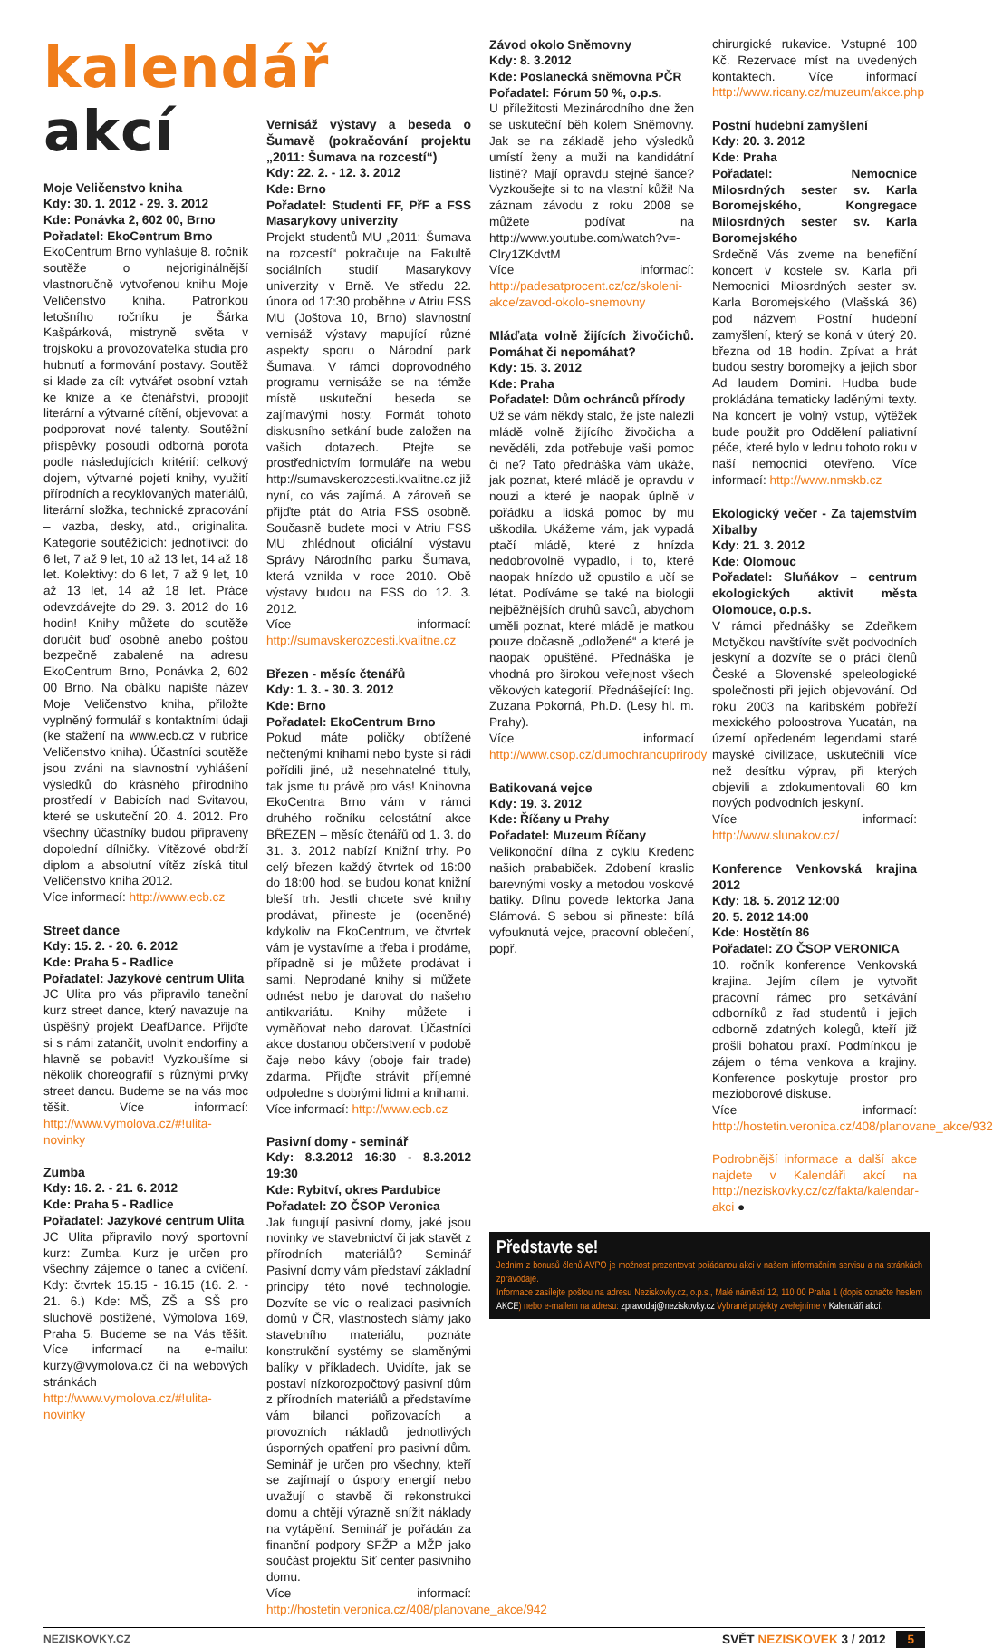kalendář akcí
Moje Veličenstvo kniha
Kdy: 30. 1. 2012 - 29. 3. 2012
Kde: Ponávka 2, 602 00, Brno
Pořadatel: EkoCentrum Brno
EkoCentrum Brno vyhlašuje 8. ročník soutěže o nejoriginálnější vlastnoručně vytvořenou knihu Moje Veličenstvo kniha. Patronkou letošního ročníku je Šárka Kašpárková, mistryně světa v trojskoku a provozovatelka studia pro hubnutí a formování postavy. Soutěž si klade za cíl: vytvářet osobní vztah ke knize a ke čtenářství, propojit literární a výtvarné cítění, objevovat a podporovat nové talenty. Soutěžní příspěvky posoudí odborná porota podle následujících kritérií: celkový dojem, výtvarné pojetí knihy, využití přírodních a recyklovaných materiálů, literární složka, technické zpracování – vazba, desky, atd., originalita. Kategorie soutěžících: jednotlivci: do 6 let, 7 až 9 let, 10 až 13 let, 14 až 18 let. Kolektivy: do 6 let, 7 až 9 let, 10 až 13 let, 14 až 18 let. Práce odevzdávejte do 29. 3. 2012 do 16 hodin! Knihy můžete do soutěže doručit buď osobně anebo poštou bezpečně zabalené na adresu EkoCentrum Brno, Ponávka 2, 602 00 Brno. Na obálku napište název Moje Veličenstvo kniha, přiložte vyplněný formulář s kontaktními údaji (ke stažení na www.ecb.cz v rubrice Veličenstvo kniha). Účastníci soutěže jsou zváni na slavnostní vyhlášení výsledků do krásného přírodního prostředí v Babicích nad Svitavou, které se uskuteční 20. 4. 2012. Pro všechny účastníky budou připraveny dopolední dílničky. Vítězové obdrží diplom a absolutní vítěz získá titul Veličenstvo kniha 2012.
Více informací: http://www.ecb.cz
Street dance
Kdy: 15. 2. - 20. 6. 2012
Kde: Praha 5 - Radlice
Pořadatel: Jazykové centrum Ulita
JC Ulita pro vás připravilo taneční kurz street dance, který navazuje na úspěšný projekt DeafDance. Přijďte si s námi zatančit, uvolnit endorfiny a hlavně se pobavit! Vyzkoušíme si několik choreografií s různými prvky street dancu. Budeme se na vás moc těšit. Více informací: http://www.vymolova.cz/#!ulita-novinky
Zumba
Kdy: 16. 2. - 21. 6. 2012
Kde: Praha 5 - Radlice
Pořadatel: Jazykové centrum Ulita
JC Ulita připravilo nový sportovní kurz: Zumba. Kurz je určen pro všechny zájemce o tanec a cvičení. Kdy: čtvrtek 15.15 - 16.15 (16. 2. - 21. 6.) Kde: MŠ, ZŠ a SŠ pro sluchově postižené, Výmolova 169, Praha 5. Budeme se na Vás těšit. Více informací na e-mailu: kurzy@vymolova.cz či na webových stránkách http://www.vymolova.cz/#!ulita-novinky
Vernisáž výstavy a beseda o Šumavě (pokračování projektu „2011: Šumava na rozcestí“)
Kdy: 22. 2. - 12. 3. 2012
Kde: Brno
Pořadatel: Studenti FF, PřF a FSS Masarykovy univerzity
Projekt studentů MU „2011: Šumava na rozcestí“ pokračuje na Fakultě sociálních studií Masarykovy univerzity v Brně. Ve středu 22. února od 17:30 proběhne v Atriu FSS MU (Joštova 10, Brno) slavnostní vernisáž výstavy mapující různé aspekty sporu o Národní park Šumava. V rámci doprovodného programu vernisáže se na témže místě uskuteční beseda se zajímavými hosty. Formát tohoto diskusního setkání bude založen na vašich dotazech. Ptejte se prostřednictvím formuláře na webu http://sumavskerozcesti.kvalitne.cz již nyní, co vás zajímá. A zároveň se přijďte ptát do Atria FSS osobně. Současně budete moci v Atriu FSS MU zhlédnout oficiální výstavu Správy Národního parku Šumava, která vznikla v roce 2010. Obě výstavy budou na FSS do 12. 3. 2012.
Více informací: http://sumavskerozcesti.kvalitne.cz
Březen - měsíc čtenářů
Kdy: 1. 3. - 30. 3. 2012
Kde: Brno
Pořadatel: EkoCentrum Brno
Pokud máte poličky obtížené nečtenými knihami nebo byste si rádi pořídili jiné, už nesehnatelné tituly, tak jsme tu právě pro vás! Knihovna EkoCentra Brno vám v rámci druhého ročníku celostátní akce BŘEZEN – měsíc čtenářů od 1. 3. do 31. 3. 2012 nabízí Knižní trhy. Po celý březen každý čtvrtek od 16:00 do 18:00 hod. se budou konat knižní bleší trh. Jestli chcete své knihy prodávat, přineste je (oceněné) kdykoliv na EkoCentrum, ve čtvrtek vám je vystavíme a třeba i prodáme, případně si je můžete prodávat i sami. Neprodané knihy si můžete odnést nebo je darovat do našeho antikvariátu. Knihy můžete i vyměňovat nebo darovat. Účastníci akce dostanou občerstvení v podobě čaje nebo kávy (oboje fair trade) zdarma. Přijďte strávit příjemné odpoledne s dobrými lidmi a knihami.
Více informací: http://www.ecb.cz
Pasivní domy - seminář
Kdy: 8.3.2012 16:30 - 8.3.2012 19:30
Kde: Rybitví, okres Pardubice
Pořadatel: ZO ČSOP Veronica
Jak fungují pasivní domy, jaké jsou novinky ve stavebnictví či jak stavět z přírodních materiálů? Seminář Pasivní domy vám představí základní principy této nové technologie. Dozvíte se víc o realizaci pasivních domů v ČR, vlastnostech slámy jako stavebního materiálu, poznáte konstrukční systémy se slaměnými balíky v příkladech. Uvidíte, jak se postaví nízkorozpočtový pasivní dům z přírodních materiálů a představíme vám bilanci pořizovacích a provozních nákladů jednotlivých úsporných opatření pro pasivní dům. Seminář je určen pro všechny, kteří se zajímají o úspory energií nebo uvažují o stavbě či rekonstrukci domu a chtějí výrazně snížit náklady na vytápění. Seminář je pořádán za finanční podpory SFŽP a MŽP jako součást projektu Síť center pasivního domu.
Více informací: http://hostetin.veronica.cz/408/planovane_akce/942
Závod okolo Sněmovny
Kdy: 8. 3.2012
Kde: Poslanecká sněmovna PČR
Pořadatel: Fórum 50 %, o.p.s.
U příležitosti Mezinárodního dne žen se uskuteční běh kolem Sněmovny. Jak se na základě jeho výsledků umístí ženy a muži na kandidátní listině? Mají opravdu stejné šance? Vyzkoušejte si to na vlastní kůži! Na záznam závodu z roku 2008 se můžete podívat na http://www.youtube.com/watch?v=-Clry1ZKdvtM
Více informací: http://padesatprocent.cz/cz/skoleni-akce/zavod-okolo-snemovny
Mláďata volně žijících živočichů. Pomáhat či nepomáhat?
Kdy: 15. 3. 2012
Kde: Praha
Pořadatel: Dům ochránců přírody
Už se vám někdy stalo, že jste nalezli mládě volně žijícího živočicha a nevěděli, zda potřebuje vaši pomoc či ne? Tato přednáška vám ukáže, jak poznat, které mládě je opravdu v nouzi a které je naopak úplně v pořádku a lidská pomoc by mu uškodila. Ukážeme vám, jak vypadá ptačí mládě, které z hnízda nedobrovolně vypadlo, i to, které naopak hnízdo už opustilo a učí se létat. Podíváme se také na biologii nejběžnějších druhů savců, abychom uměli poznat, které mládě je matkou pouze dočasně „odložené“ a které je naopak opuštěné. Přednáška je vhodná pro širokou veřejnost všech věkových kategorií. Přednášející: Ing. Zuzana Pokorná, Ph.D. (Lesy hl. m. Prahy).
Více informací http://www.csop.cz/dumochrancuprirody
Batikovaná vejce
Kdy: 19. 3. 2012
Kde: Říčany u Prahy
Pořadatel: Muzeum Říčany
Velikonoční dílna z cyklu Kredenc našich prababiček. Zdobení kraslic barevnými vosky a metodou voskové batiky. Dílnu povede lektorka Jana Slámová. S sebou si přineste: bílá vyfouknutá vejce, pracovní oblečení, popř.
chirurgické rukavice. Vstupné 100 Kč. Rezervace míst na uvedených kontaktech. Více informací http://www.ricany.cz/muzeum/akce.php
Postní hudební zamyšlení
Kdy: 20. 3. 2012
Kde: Praha
Pořadatel: Nemocnice Milosrdných sester sv. Karla Boromejského, Kongregace Milosrdných sester sv. Karla Boromejského
Srdečně Vás zveme na benefiční koncert v kostele sv. Karla při Nemocnici Milosrdných sester sv. Karla Boromejského (Vlašská 36) pod názvem Postní hudební zamyšlení, který se koná v úterý 20. března od 18 hodin. Zpívat a hrát budou sestry boromejky a jejich sbor Ad laudem Domini. Hudba bude prokládána tematicky laděnými texty. Na koncert je volný vstup, výtěžek bude použit pro Oddělení paliativní péče, které bylo v lednu tohoto roku v naší nemocnici otevřeno. Více informací: http://www.nmskb.cz
Ekologický večer - Za tajemstvím Xibalby
Kdy: 21. 3. 2012
Kde: Olomouc
Pořadatel: Sluňákov – centrum ekologických aktivit města Olomouce, o.p.s.
V rámci přednášky se Zdeňkem Motyčkou navštívíte svět podvodních jeskyní a dozvíte se o práci členů České a Slovenské speleologické společnosti při jejich objevování. Od roku 2003 na karibském pobřeží mexického poloostrova Yucatán, na území opředeném legendami staré mayské civilizace, uskutečnili více než desítku výprav, při kterých objevili a zdokumentovali 60 km nových podvodních jeskyní.
Více informací: http://www.slunakov.cz/
Konference Venkovská krajina 2012
Kdy: 18. 5. 2012 12:00
20. 5. 2012 14:00
Kde: Hostětín 86
Pořadatel: ZO ČSOP VERONICA
10. ročník konference Venkovská krajina. Jejím cílem je vytvořit pracovní rámec pro setkávání odborníků z řad studentů i jejich odborně zdatných kolegů, kteří již prošli bohatou praxí. Podmínkou je zájem o téma venkova a krajiny. Konference poskytuje prostor pro mezioborové diskuse.
Více informací: http://hostetin.veronica.cz/408/planovane_akce/932
Podrobnější informace a další akce najdete v Kalendáři akcí na http://neziskovky.cz/cz/fakta/kalendar-akci ●
Představte se!
Jedním z bonusů členů AVPO je možnost prezentovat pořádanou akci v našem informačním servisu a na stránkách zpravodaje.
Informace zasílejte poštou na adresu Neziskovky.cz, o.p.s., Malé náměstí 12, 110 00 Praha 1 (dopis označte heslem AKCE) nebo e-mailem na adresu: zpravodaj@neziskovky.cz Vybrané projekty zveřejníme v Kalendáři akcí.
NEZISKOVKY.CZ SVĚT NEZISKOVEK 3 / 2012 5